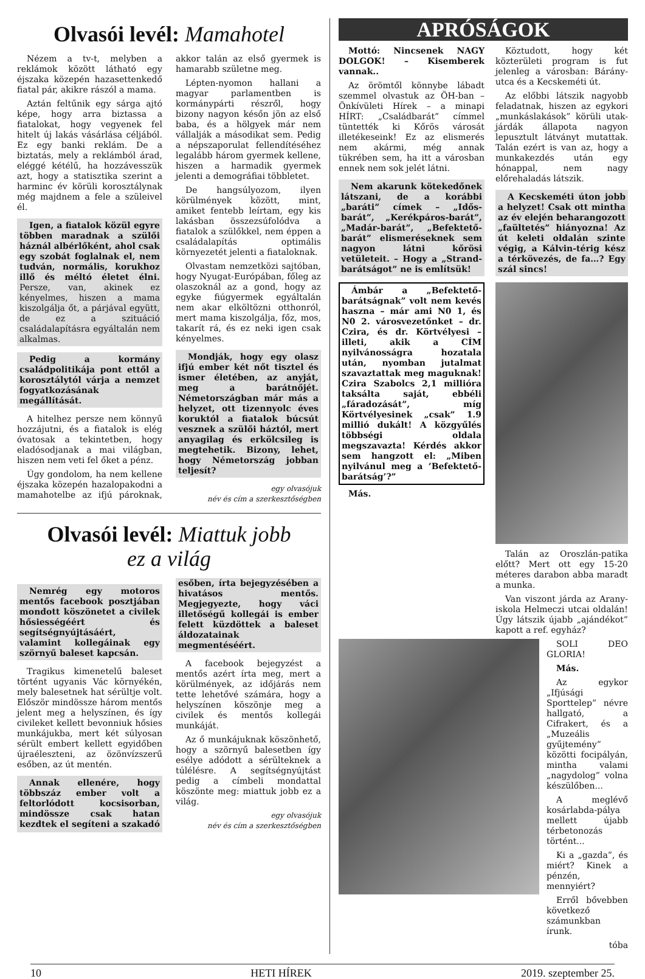Olvasói levél: Mamahotel
Nézem a tv-t, melyben a reklámok között látható egy éjszaka közepén hazasettenkedő fiatal pár, akikre rászól a mama.
Aztán feltűnik egy sárga ajtó képe, hogy arra biztassa a fiatalokat, hogy vegyenek fel hitelt új lakás vásárlása céljából. Ez egy banki reklám. De a biztatás, mely a reklámból árad, eléggé kétélű, ha hozzávesszük azt, hogy a statisztika szerint a harminc év körüli korosztálynak még majdnem a fele a szüleivel él.
Igen, a fiatalok közül egyre többen maradnak a szülői háznál albérlőként, ahol csak egy szobát foglalnak el, nem tudván, normális, korukhoz illő és méltó életet élni. Persze, van, akinek ez kényelmes, hiszen a mama kiszolgálja őt, a párjával együtt, de ez a szituáció családalapításra egyáltalán nem alkalmas.
Pedig a kormány családpolitikája pont ettől a korosztálytól várja a nemzet fogyatkozásának megállítását.
A hitelhez persze nem könnyű hozzájutni, és a fiatalok is elég óvatosak a tekintetben, hogy eladósodjanak a mai világban, hiszen nem veti fel őket a pénz.
Úgy gondolom, ha nem kellene éjszaka közepén hazalopakodni a mamahotelbe az ifjú pároknak, akkor talán az első gyermek is hamarabb születne meg.
Lépten-nyomon hallani a magyar parlamentben is kormánypárti részről, hogy bizony nagyon későn jön az első baba, és a hölgyek már nem vállalják a másodikat sem. Pedig a népszaporulat fellendítéséhez legalább három gyermek kellene, hiszen a harmadik gyermek jelenti a demográfiai többletet.
De hangsúlyozom, ilyen körülmények között, mint, amiket fentebb leírtam, egy kis lakásban összezsúfolódva a fiatalok a szülőkkel, nem éppen a családalapítás optimális környezetét jelenti a fiataloknak.
Olvastam nemzetközi sajtóban, hogy Nyugat-Európában, főleg az olaszoknál az a gond, hogy az egyke fiúgyermek egyáltalán nem akar elköltözni otthonról, mert mama kiszolgálja, főz, mos, takarít rá, és ez neki igen csak kényelmes.
Mondják, hogy egy olasz ifjú ember két nőt tisztel és ismer életében, az anyját, meg a barátnőjét. Németországban már más a helyzet, ott tizennyolc éves koruktól a fiatalok búcsút vesznek a szülői háztól, mert anyagilag és erkölcsileg is megtehetik. Bizony, lehet, hogy Németország jobban teljesít?
egy olvasójuk
név és cím a szerkesztőségben
Olvasói levél: Miattuk jobb
ez a világ
Nemrég egy motoros mentős facebook posztjában mondott köszönetet a civilek hősiességéért és segítségnyújtásáért, valamint kollegáinak egy szörnyű baleset kapcsán.
Tragikus kimenetelű baleset történt ugyanis Vác környékén, mely balesetnek hat sérültje volt. Először mindössze három mentős jelent meg a helyszínen, és így civileket kellett bevonniuk hősies munkájukba, mert két súlyosan sérült embert kellett egyidőben újraéleszteni, az özönvízszerű esőben, az út mentén.
Annak ellenére, hogy többszáz ember volt a feltorlódott kocsisorban, mindössze csak hatan kezdtek el segíteni a szakadó esőben, írta bejegyzésében a hivatásos mentős. Megjegyezte, hogy váci illetőségű kollegái is ember felett küzdöttek a baleset áldozatainak megmentéséért.
A facebook bejegyzést a mentős azért írta meg, mert a körülmények, az időjárás nem tette lehetővé számára, hogy a helyszínen köszönje meg a civilek és mentős kollegái munkáját.
Az ő munkájuknak köszönhető, hogy a szörnyű balesetben így esélye adódott a sérülteknek a túlélésre. A segítségnyújtást pedig a címbeli mondattal köszönte meg: miattuk jobb ez a világ.
egy olvasójuk
név és cím a szerkesztőségben
APRÓSÁGOK
Mottó: Nincsenek NAGY DOLGOK! – Kisemberek vannak..
Az örömtől könnybe lábadt szemmel olvastuk az ÖH-ban – Önkívületi Hírek – a minapi HÍRT: „Családbarát” címmel tüntették ki Kőrös városát illetékeseink! Ez az elismerés nem akármi, még annak tükrében sem, ha itt a városban ennek nem sok jelét látni.
Nem akarunk kötekedőnek látszani, de a korábbi „baráti” címek – „Idős-barát”, „Kerékpáros-barát”, „Madár-barát”, „Befektető-barát” elismeréseknek sem nagyon látni kőrösi vetületeit. – Hogy a „Strand-barátságot” ne is említsük!
Ámbár a „Befektető-barátságnak” volt nem kevés haszna – már ami N0 1, és N0 2. városvezetőnket – dr. Czira, és dr. Körtvélyesi – illeti, akik a CÍM nyilvánosságra hozatala után, nyomban jutalmat szavaztattak meg maguknak! Czira Szabolcs 2,1 millióra taksálta saját, ebbéli „fáradozását”, míg Körtvélyesinek „csak” 1.9 millió dukált! A közgyűlés többségi oldala megszavazta! Kérdés akkor sem hangzott el: „Miben nyilvánul meg a ’Befektető-barátság’?”
Más.
Köztudott, hogy két közterületi program is fut jelenleg a városban: Bárány-utca és a Kecskeméti út.
Az előbbi látszik nagyobb feladatnak, hiszen az egykori „munkáslakások” körüli utak-járdák állapota nagyon lepusztult látványt mutattak. Talán ezért is van az, hogy a munkakezdés után egy hónappal, nem nagy előrehaladás látszik.
A Kecskeméti úton jobb a helyzet! Csak ott mintha az év elején beharangozott „faültetés” hiányozna! Az út keleti oldalán szinte végig, a Kálvin-térig kész a térkövezés, de fa…? Egy szál sincs!
Talán az Oroszlán-patika előtt? Mert ott egy 15-20 méteres darabon abba maradt a munka.
Van viszont járda az Arany-iskola Helmeczi utcai oldalán! Úgy látszik újabb „ajándékot” kapott a ref. egyház?
SOLI DEO GLORIA!
Más.
Az egykor „Ifjúsági Sporttelep” névre hallgató, a Cifrakert, és a „Muzeális gyűjtemény” közötti focipályán, mintha valami „nagydolog” volna készülőben...
A meglévő kosárlabda-pálya mellett újabb térbetonozás történt...
Ki a „gazda”, és miért? Kinek a pénzén, mennyiért?
Erről bővebben következő számunkban írunk.
tóba
10 HETI HÍREK 2019. szeptember 25.